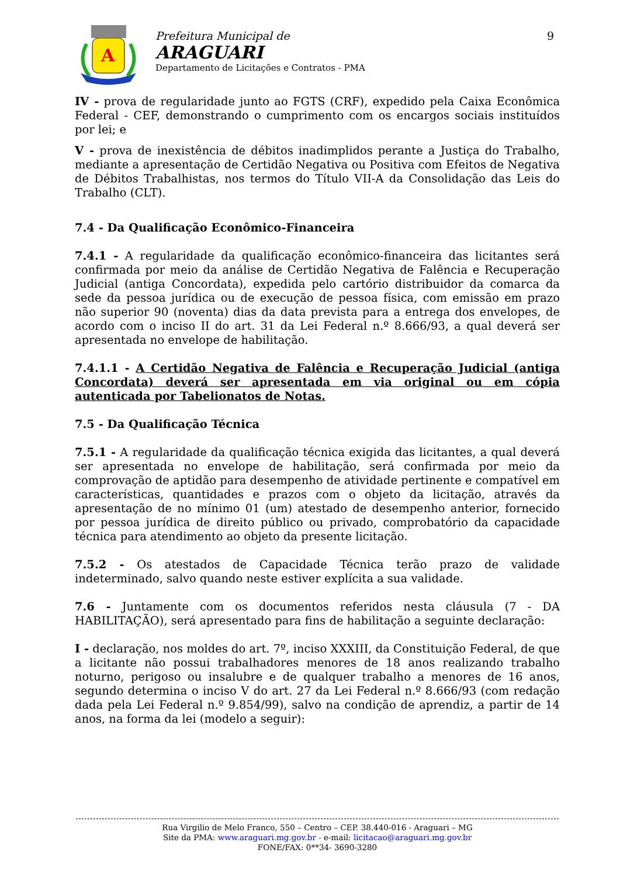A
Prefeitura Municipal de
ARAGUARI
Departamento de Licitações e Contratos - PMA
9
IV - prova de regularidade junto ao FGTS (CRF), expedido pela Caixa Econômica Federal - CEF, demonstrando o cumprimento com os encargos sociais instituídos por lei; e
V - prova de inexistência de débitos inadimplidos perante a Justiça do Trabalho, mediante a apresentação de Certidão Negativa ou Positiva com Efeitos de Negativa de Débitos Trabalhistas, nos termos do Título VII-A da Consolidação das Leis do Trabalho (CLT).
7.4 - Da Qualificação Econômico-Financeira
7.4.1 - A regularidade da qualificação econômico-financeira das licitantes será confirmada por meio da análise de Certidão Negativa de Falência e Recuperação Judicial (antiga Concordata), expedida pelo cartório distribuidor da comarca da sede da pessoa jurídica ou de execução de pessoa física, com emissão em prazo não superior 90 (noventa) dias da data prevista para a entrega dos envelopes, de acordo com o inciso II do art. 31 da Lei Federal n.º 8.666/93, a qual deverá ser apresentada no envelope de habilitação.
7.4.1.1 - A Certidão Negativa de Falência e Recuperação Judicial (antiga Concordata) deverá ser apresentada em via original ou em cópia autenticada por Tabelionatos de Notas.
7.5 - Da Qualificação Técnica
7.5.1 - A regularidade da qualificação técnica exigida das licitantes, a qual deverá ser apresentada no envelope de habilitação, será confirmada por meio da comprovação de aptidão para desempenho de atividade pertinente e compatível em características, quantidades e prazos com o objeto da licitação, através da apresentação de no mínimo 01 (um) atestado de desempenho anterior, fornecido por pessoa jurídica de direito público ou privado, comprobatório da capacidade técnica para atendimento ao objeto da presente licitação.
7.5.2 - Os atestados de Capacidade Técnica terão prazo de validade indeterminado, salvo quando neste estiver explícita a sua validade.
7.6 - Juntamente com os documentos referidos nesta cláusula (7 - DA HABILITAÇÃO), será apresentado para fins de habilitação a seguinte declaração:
I - declaração, nos moldes do art. 7º, inciso XXXIII, da Constituição Federal, de que a licitante não possui trabalhadores menores de 18 anos realizando trabalho noturno, perigoso ou insalubre e de qualquer trabalho a menores de 16 anos, segundo determina o inciso V do art. 27 da Lei Federal n.º 8.666/93 (com redação dada pela Lei Federal n.º 9.854/99), salvo na condição de aprendiz, a partir de 14 anos, na forma da lei (modelo a seguir):
Rua Virgilio de Melo Franco, 550 – Centro – CEP. 38.440-016 - Araguari – MG
Site da PMA: www.araguari.mg.gov.br - e-mail: licitacao@araguari.mg.gov.br
FONE/FAX: 0**34- 3690-3280